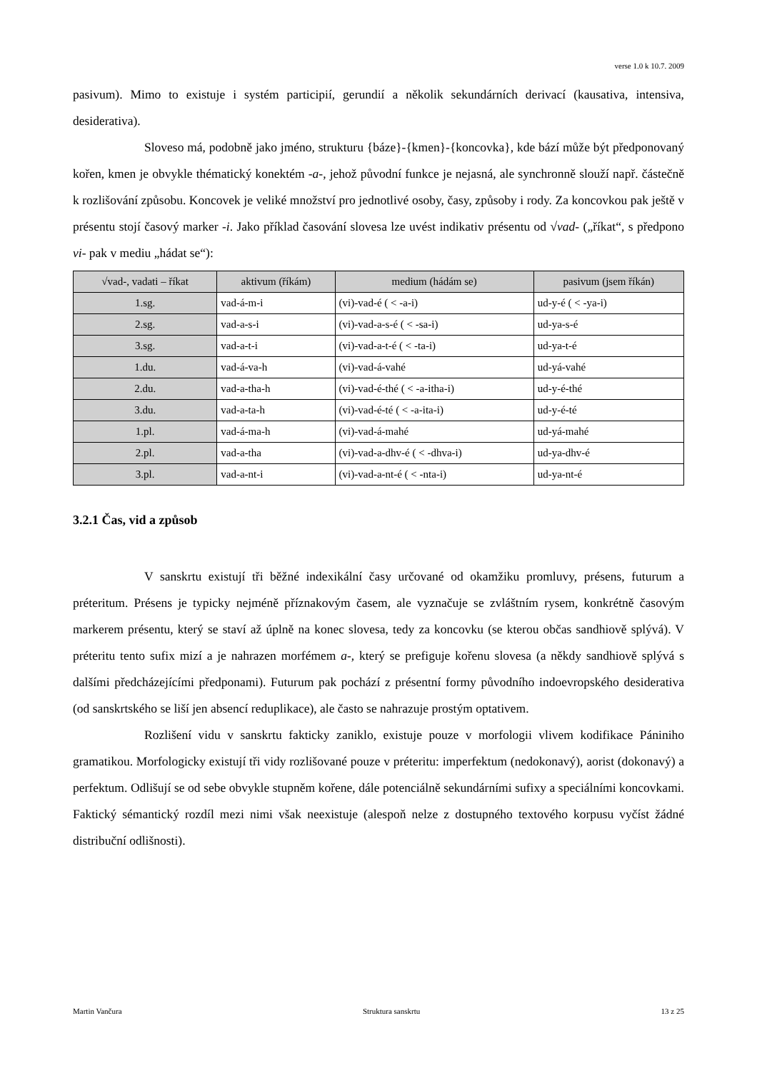verse 1.0 k 10.7. 2009
pasivum). Mimo to existuje i systém participií, gerundií a několik sekundárních derivací (kausativa, intensiva, desiderativa).
Sloveso má, podobně jako jméno, strukturu {báze}-{kmen}-{koncovka}, kde bází může být předponovaný kořen, kmen je obvykle thématický konektém -a-, jehož původní funkce je nejasná, ale synchronně slouží např. částečně k rozlišování způsobu. Koncovek je veliké množství pro jednotlivé osoby, časy, způsoby i rody. Za koncovkou pak ještě v présentu stojí časový marker -i. Jako příklad časování slovesa lze uvést indikativ présentu od √vad- („říkat“, s předpono vi- pak v mediu „hádat se“):
| √vad-, vadati – říkat | aktivum (říkám) | medium (hádám se) | pasivum (jsem říkán) |
| --- | --- | --- | --- |
| 1.sg. | vad-á-m-i | (vi)-vad-é ( < -a-i) | ud-y-é ( < -ya-i) |
| 2.sg. | vad-a-s-i | (vi)-vad-a-s-é ( < -sa-i) | ud-ya-s-é |
| 3.sg. | vad-a-t-i | (vi)-vad-a-t-é ( < -ta-i) | ud-ya-t-é |
| 1.du. | vad-á-va-h | (vi)-vad-á-vahé | ud-yá-vahé |
| 2.du. | vad-a-tha-h | (vi)-vad-é-thé ( < -a-itha-i) | ud-y-é-thé |
| 3.du. | vad-a-ta-h | (vi)-vad-é-té ( < -a-ita-i) | ud-y-é-té |
| 1.pl. | vad-á-ma-h | (vi)-vad-á-mahé | ud-yá-mahé |
| 2.pl. | vad-a-tha | (vi)-vad-a-dhv-é ( < -dhva-i) | ud-ya-dhv-é |
| 3.pl. | vad-a-nt-i | (vi)-vad-a-nt-é ( < -nta-i) | ud-ya-nt-é |
3.2.1 Čas, vid a způsob
V sanskrtu existují tři běžné indexikální časy určované od okamžiku promluvy, présens, futurum a préteritum. Présens je typicky nejméně příznakovým časem, ale vyznačuje se zvláštním rysem, konkrétně časovým markerem présentu, který se staví až úplně na konec slovesa, tedy za koncovku (se kterou občas sandhiově splývá). V préteritu tento sufix mizí a je nahrazen morfémem a-, který se prefiguje kořenu slovesa (a někdy sandhiově splývá s dalšími předcházejícími předponami). Futurum pak pochází z présentní formy původního indoevropského desiderativa (od sanskrtského se liší jen absencí reduplikace), ale často se nahrazuje prostým optativem.
Rozlišení vidu v sanskrtu fakticky zaniklo, existuje pouze v morfologii vlivem kodifikace Pániniho gramatikou. Morfologicky existují tři vidy rozlišované pouze v préteritu: imperfektum (nedokonavý), aorist (dokonavý) a perfektum. Odlišují se od sebe obvykle stupněm kořene, dále potenciálně sekundárními sufixy a speciálními koncovkami. Faktický sémantický rozdíl mezi nimi však neexistuje (alespoň nelze z dostupného textového korpusu vyčíst žádné distribuční odlišnosti).
Martin Vančura Struktura sanskrtu 13 z 25